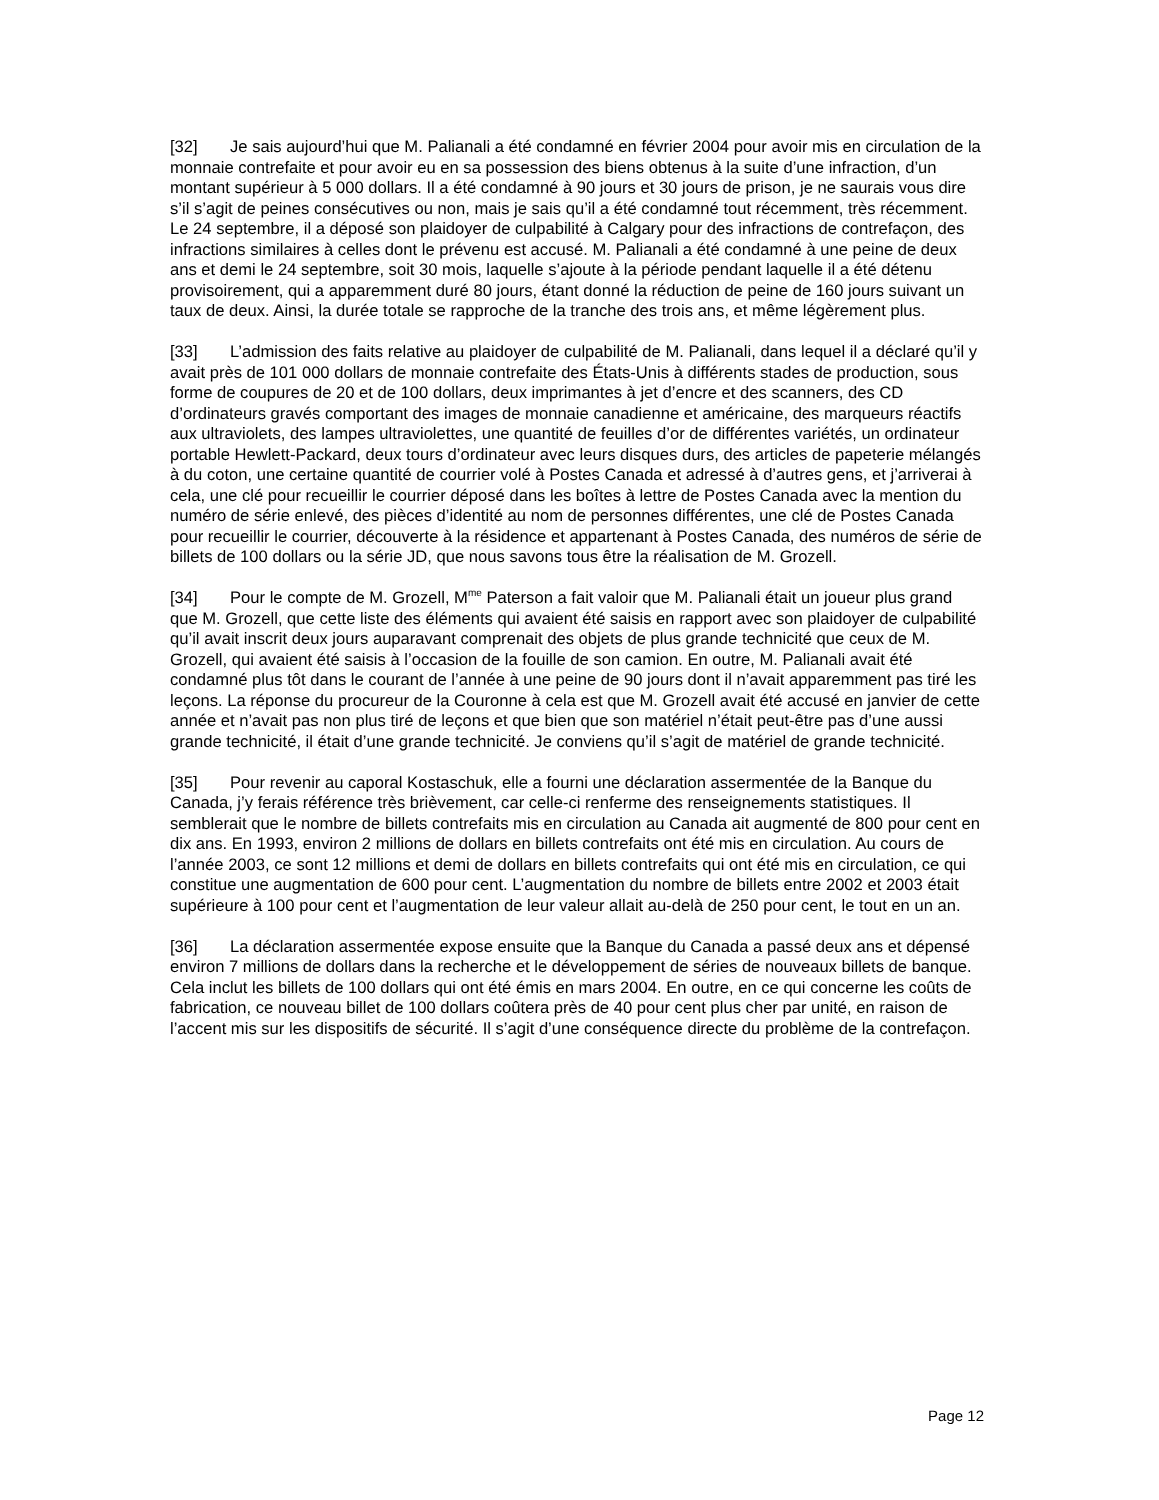[32] Je sais aujourd’hui que M. Palianali a été condamné en février 2004 pour avoir mis en circulation de la monnaie contrefaite et pour avoir eu en sa possession des biens obtenus à la suite d’une infraction, d’un montant supérieur à 5 000 dollars. Il a été condamné à 90 jours et 30 jours de prison, je ne saurais vous dire s’il s’agit de peines consécutives ou non, mais je sais qu’il a été condamné tout récemment, très récemment. Le 24 septembre, il a déposé son plaidoyer de culpabilité à Calgary pour des infractions de contrefaçon, des infractions similaires à celles dont le prévenu est accusé. M. Palianali a été condamné à une peine de deux ans et demi le 24 septembre, soit 30 mois, laquelle s’ajoute à la période pendant laquelle il a été détenu provisoirement, qui a apparemment duré 80 jours, étant donné la réduction de peine de 160 jours suivant un taux de deux. Ainsi, la durée totale se rapproche de la tranche des trois ans, et même légèrement plus.
[33] L’admission des faits relative au plaidoyer de culpabilité de M. Palianali, dans lequel il a déclaré qu’il y avait près de 101 000 dollars de monnaie contrefaite des États-Unis à différents stades de production, sous forme de coupures de 20 et de 100 dollars, deux imprimantes à jet d’encre et des scanners, des CD d’ordinateurs gravés comportant des images de monnaie canadienne et américaine, des marqueurs réactifs aux ultraviolets, des lampes ultraviolettes, une quantité de feuilles d’or de différentes variétés, un ordinateur portable Hewlett-Packard, deux tours d’ordinateur avec leurs disques durs, des articles de papeterie mélangés à du coton, une certaine quantité de courrier volé à Postes Canada et adressé à d’autres gens, et j’arriverai à cela, une clé pour recueillir le courrier déposé dans les boîtes à lettre de Postes Canada avec la mention du numéro de série enlevé, des pièces d’identité au nom de personnes différentes, une clé de Postes Canada pour recueillir le courrier, découverte à la résidence et appartenant à Postes Canada, des numéros de série de billets de 100 dollars ou la série JD, que nous savons tous être la réalisation de M. Grozell.
[34] Pour le compte de M. Grozell, M<sup>me</sup> Paterson a fait valoir que M. Palianali était un joueur plus grand que M. Grozell, que cette liste des éléments qui avaient été saisis en rapport avec son plaidoyer de culpabilité qu’il avait inscrit deux jours auparavant comprenait des objets de plus grande technicité que ceux de M. Grozell, qui avaient été saisis à l’occasion de la fouille de son camion. En outre, M. Palianali avait été condamné plus tôt dans le courant de l’année à une peine de 90 jours dont il n’avait apparemment pas tiré les leçons. La réponse du procureur de la Couronne à cela est que M. Grozell avait été accusé en janvier de cette année et n’avait pas non plus tiré de leçons et que bien que son matériel n’était peut-être pas d’une aussi grande technicité, il était d’une grande technicité. Je conviens qu’il s’agit de matériel de grande technicité.
[35] Pour revenir au caporal Kostaschuk, elle a fourni une déclaration assermentée de la Banque du Canada, j’y ferais référence très brièvement, car celle-ci renferme des renseignements statistiques. Il semblerait que le nombre de billets contrefaits mis en circulation au Canada ait augmenté de 800 pour cent en dix ans. En 1993, environ 2 millions de dollars en billets contrefaits ont été mis en circulation. Au cours de l’année 2003, ce sont 12 millions et demi de dollars en billets contrefaits qui ont été mis en circulation, ce qui constitue une augmentation de 600 pour cent. L’augmentation du nombre de billets entre 2002 et 2003 était supérieure à 100 pour cent et l’augmentation de leur valeur allait au-delà de 250 pour cent, le tout en un an.
[36] La déclaration assermentée expose ensuite que la Banque du Canada a passé deux ans et dépensé environ 7 millions de dollars dans la recherche et le développement de séries de nouveaux billets de banque. Cela inclut les billets de 100 dollars qui ont été émis en mars 2004. En outre, en ce qui concerne les coûts de fabrication, ce nouveau billet de 100 dollars coûtera près de 40 pour cent plus cher par unité, en raison de l’accent mis sur les dispositifs de sécurité. Il s’agit d’une conséquence directe du problème de la contrefaçon.
Page 12